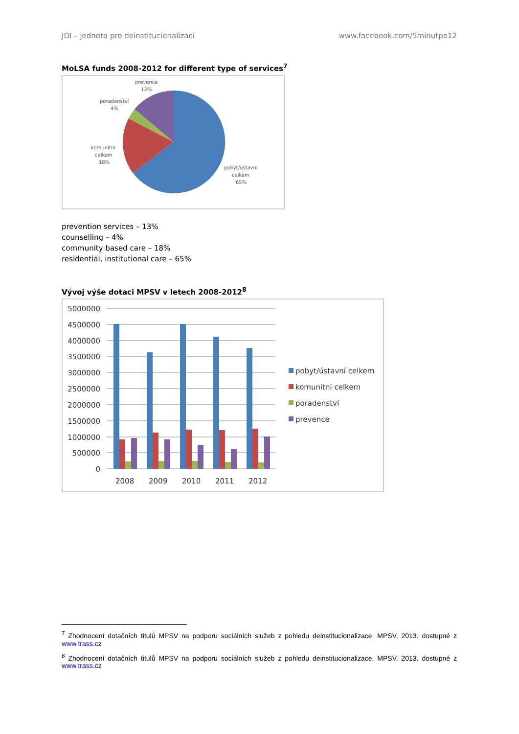JDI – jednota pro deinstitucionalizaci www.facebook.com/5minutpo12
MoLSA funds 2008-2012 for different type of services<sup>7</sup>
prevence
13%
poradenství
4%
komunitní
celkem
18%
pobyt/ústavní
celkem
65%
prevention services – 13%
counselling – 4%
community based care – 18%
residential, institutional care – 65%
Vývoj výše dotaci MPSV v letech 2008-2012<sup>8</sup>
5000000
4500000
4000000
3500000
3000000
2500000
2000000
1500000
1000000
500000
0
2008
2009
2010
2011
2012
pobyt/ústavní celkem
komunitní celkem
poradenství
prevence
<sup>7</sup> Zhodnocení dotačních titulů MPSV na podporu sociálních služeb z pohledu deinstitucionalizace, MPSV, 2013. dostupné z www.trass.cz
<sup>8</sup> Zhodnocení dotačních titulů MPSV na podporu sociálních služeb z pohledu deinstitucionalizace, MPSV, 2013. dostupné z www.trass.cz